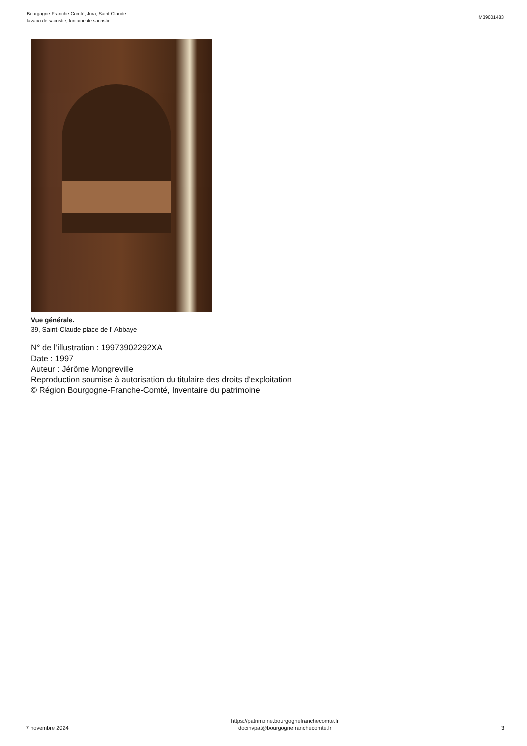Bourgogne-Franche-Comté, Jura, Saint-Claude
lavabo de sacristie, fontaine de sacristie
IM39001483
Vue générale.
39, Saint-Claude place de l' Abbaye
N° de l’illustration : 19973902292XA
Date : 1997
Auteur : Jérôme Mongreville
Reproduction soumise à autorisation du titulaire des droits d'exploitation
© Région Bourgogne-Franche-Comté, Inventaire du patrimoine
7 novembre 2024
https://patrimoine.bourgognefranchecomte.fr
docinvpat@bourgognefranchecomte.fr
3